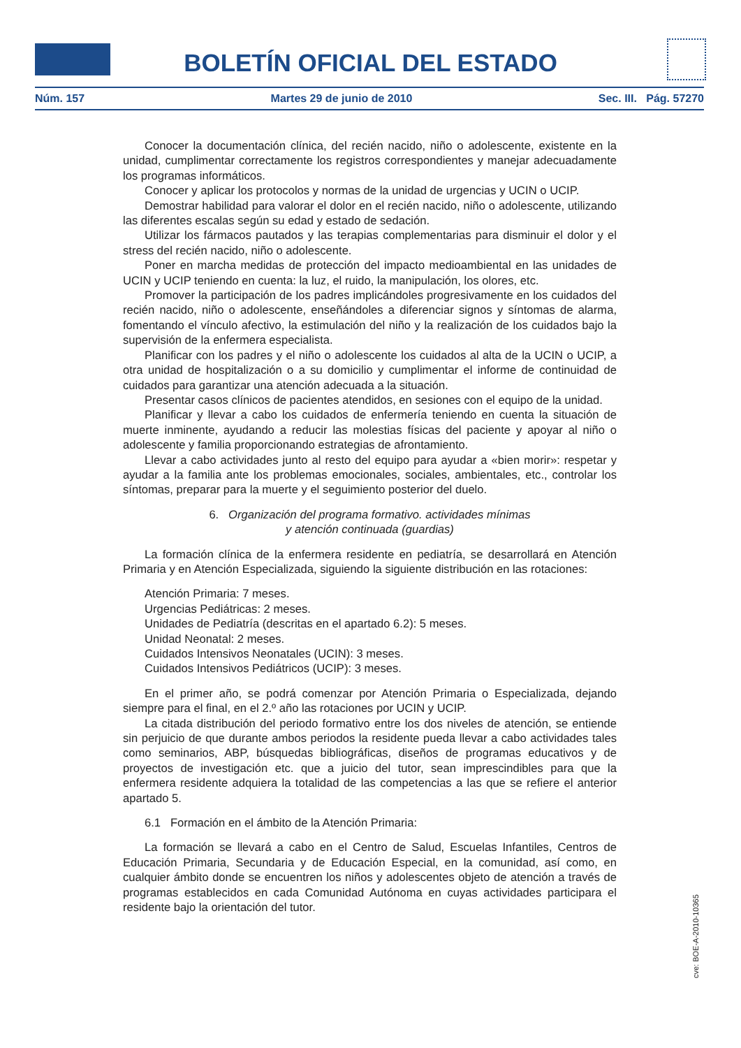BOLETÍN OFICIAL DEL ESTADO
Núm. 157 Martes 29 de junio de 2010 Sec. III. Pág. 57270
Conocer la documentación clínica, del recién nacido, niño o adolescente, existente en la unidad, cumplimentar correctamente los registros correspondientes y manejar adecuadamente los programas informáticos.
Conocer y aplicar los protocolos y normas de la unidad de urgencias y UCIN o UCIP.
Demostrar habilidad para valorar el dolor en el recién nacido, niño o adolescente, utilizando las diferentes escalas según su edad y estado de sedación.
Utilizar los fármacos pautados y las terapias complementarias para disminuir el dolor y el stress del recién nacido, niño o adolescente.
Poner en marcha medidas de protección del impacto medioambiental en las unidades de UCIN y UCIP teniendo en cuenta: la luz, el ruido, la manipulación, los olores, etc.
Promover la participación de los padres implicándoles progresivamente en los cuidados del recién nacido, niño o adolescente, enseñándoles a diferenciar signos y síntomas de alarma, fomentando el vínculo afectivo, la estimulación del niño y la realización de los cuidados bajo la supervisión de la enfermera especialista.
Planificar con los padres y el niño o adolescente los cuidados al alta de la UCIN o UCIP, a otra unidad de hospitalización o a su domicilio y cumplimentar el informe de continuidad de cuidados para garantizar una atención adecuada a la situación.
Presentar casos clínicos de pacientes atendidos, en sesiones con el equipo de la unidad.
Planificar y llevar a cabo los cuidados de enfermería teniendo en cuenta la situación de muerte inminente, ayudando a reducir las molestias físicas del paciente y apoyar al niño o adolescente y familia proporcionando estrategias de afrontamiento.
Llevar a cabo actividades junto al resto del equipo para ayudar a «bien morir»: respetar y ayudar a la familia ante los problemas emocionales, sociales, ambientales, etc., controlar los síntomas, preparar para la muerte y el seguimiento posterior del duelo.
6. Organización del programa formativo. actividades mínimas
y atención continuada (guardias)
La formación clínica de la enfermera residente en pediatría, se desarrollará en Atención Primaria y en Atención Especializada, siguiendo la siguiente distribución en las rotaciones:
Atención Primaria: 7 meses.
Urgencias Pediátricas: 2 meses.
Unidades de Pediatría (descritas en el apartado 6.2): 5 meses.
Unidad Neonatal: 2 meses.
Cuidados Intensivos Neonatales (UCIN): 3 meses.
Cuidados Intensivos Pediátricos (UCIP): 3 meses.
En el primer año, se podrá comenzar por Atención Primaria o Especializada, dejando siempre para el final, en el 2.º año las rotaciones por UCIN y UCIP.
La citada distribución del periodo formativo entre los dos niveles de atención, se entiende sin perjuicio de que durante ambos periodos la residente pueda llevar a cabo actividades tales como seminarios, ABP, búsquedas bibliográficas, diseños de programas educativos y de proyectos de investigación etc. que a juicio del tutor, sean imprescindibles para que la enfermera residente adquiera la totalidad de las competencias a las que se refiere el anterior apartado 5.
6.1 Formación en el ámbito de la Atención Primaria:
La formación se llevará a cabo en el Centro de Salud, Escuelas Infantiles, Centros de Educación Primaria, Secundaria y de Educación Especial, en la comunidad, así como, en cualquier ámbito donde se encuentren los niños y adolescentes objeto de atención a través de programas establecidos en cada Comunidad Autónoma en cuyas actividades participara el residente bajo la orientación del tutor.
cve: BOE-A-2010-10365